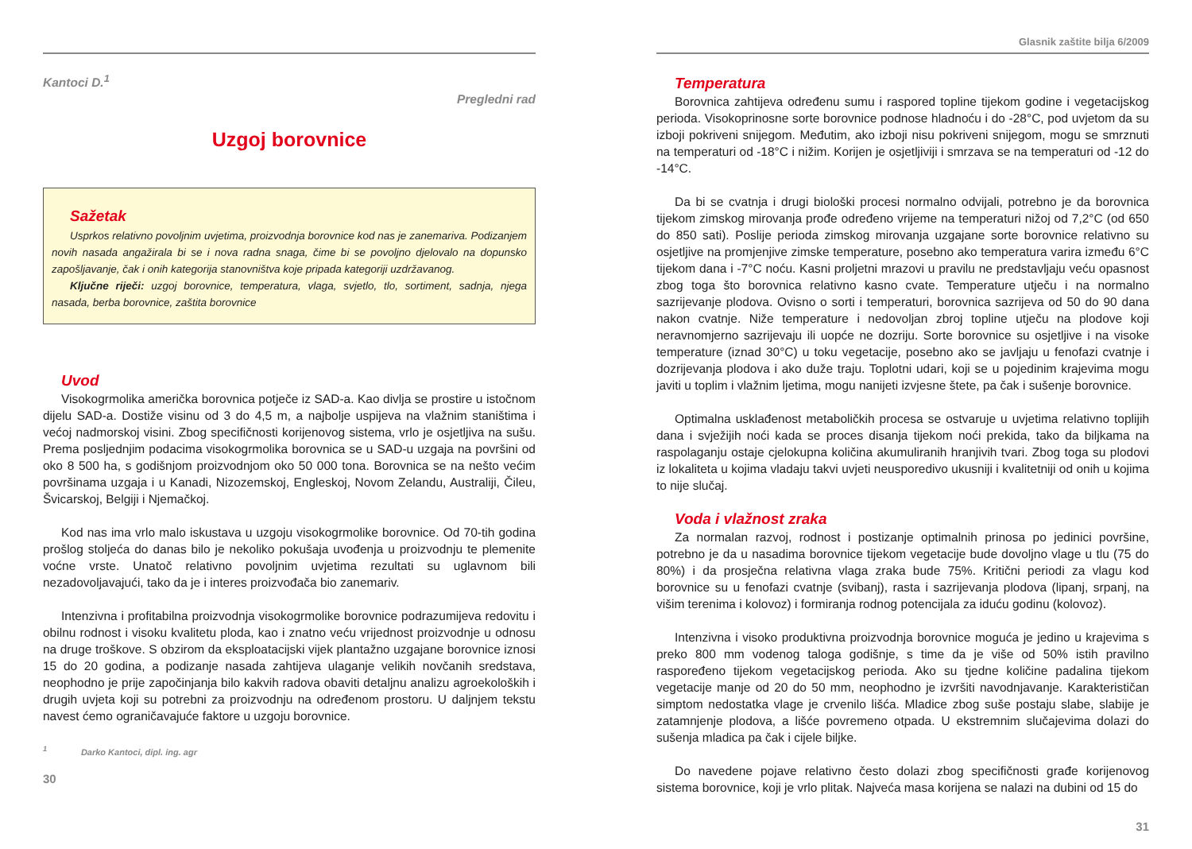Kantoci D.<sup>1</sup>
Pregledni rad
Uzgoj borovnice
Sažetak
Usprkos relativno povoljnim uvjetima, proizvodnja borovnice kod nas je zanemariva. Podizanjem novih nasada angažirala bi se i nova radna snaga, čime bi se povoljno djelovalo na dopunsko zapošljavanje, čak i onih kategorija stanovništva koje pripada kategoriji uzdržavanog.
Ključne riječi: uzgoj borovnice, temperatura, vlaga, svjetlo, tlo, sortiment, sadnja, njega nasada, berba borovnice, zaštita borovnice
Uvod
Visokogrmolika američka borovnica potječe iz SAD-a. Kao divlja se prostire u istočnom dijelu SAD-a. Dostiže visinu od 3 do 4,5 m, a najbolje uspijeva na vlažnim staništima i većoj nadmorskoj visini. Zbog specifičnosti korijenovog sistema, vrlo je osjetljiva na sušu. Prema posljednjim podacima visokogrmolika borovnica se u SAD-u uzgaja na površini od oko 8 500 ha, s godišnjom proizvodnjom oko 50 000 tona. Borovnica se na nešto većim površinama uzgaja i u Kanadi, Nizozemskoj, Engleskoj, Novom Zelandu, Australiji, Čileu, Švicarskoj, Belgiji i Njemačkoj.
Kod nas ima vrlo malo iskustava u uzgoju visokogrmolike borovnice. Od 70-tih godina prošlog stoljeća do danas bilo je nekoliko pokušaja uvođenja u proizvodnju te plemenite voćne vrste. Unatoč relativno povoljnim uvjetima rezultati su uglavnom bili nezadovoljavajući, tako da je i interes proizvođača bio zanemariv.
Intenzivna i profitabilna proizvodnja visokogrmolike borovnice podrazumijeva redovitu i obilnu rodnost i visoku kvalitetu ploda, kao i znatno veću vrijednost proizvodnje u odnosu na druge troškove. S obzirom da eksploatacijski vijek plantažno uzgajane borovnice iznosi 15 do 20 godina, a podizanje nasada zahtijeva ulaganje velikih novčanih sredstava, neophodno je prije započinjanja bilo kakvih radova obaviti detaljnu analizu agroekoloških i drugih uvjeta koji su potrebni za proizvodnju na određenom prostoru. U daljnjem tekstu navest ćemo ograničavajuće faktore u uzgoju borovnice.
<sup>1</sup> Darko Kantoci, dipl. ing. agr
30
Glasnik zaštite bilja 6/2009
Temperatura
Borovnica zahtijeva određenu sumu i raspored topline tijekom godine i vegetacijskog perioda. Visokoprinosne sorte borovnice podnose hladnoću i do -28°C, pod uvjetom da su izboji pokriveni snijegom. Međutim, ako izboji nisu pokriveni snijegom, mogu se smrznuti na temperaturi od -18°C i nižim. Korijen je osjetljiviji i smrzava se na temperaturi od -12 do -14°C.
Da bi se cvatnja i drugi biološki procesi normalno odvijali, potrebno je da borovnica tijekom zimskog mirovanja prođe određeno vrijeme na temperaturi nižoj od 7,2°C (od 650 do 850 sati). Poslije perioda zimskog mirovanja uzgajane sorte borovnice relativno su osjetljive na promjenjive zimske temperature, posebno ako temperatura varira između 6°C tijekom dana i -7°C noću. Kasni proljetni mrazovi u pravilu ne predstavljaju veću opasnost zbog toga što borovnica relativno kasno cvate. Temperature utječu i na normalno sazrijevanje plodova. Ovisno o sorti i temperaturi, borovnica sazrijeva od 50 do 90 dana nakon cvatnje. Niže temperature i nedovoljan zbroj topline utječu na plodove koji neravnomjerno sazrijevaju ili uopće ne dozriju. Sorte borovnice su osjetljive i na visoke temperature (iznad 30°C) u toku vegetacije, posebno ako se javljaju u fenofazi cvatnje i dozrijevanja plodova i ako duže traju. Toplotni udari, koji se u pojedinim krajevima mogu javiti u toplim i vlažnim ljetima, mogu nanijeti izvjesne štete, pa čak i sušenje borovnice.
Optimalna usklađenost metaboličkih procesa se ostvaruje u uvjetima relativno toplijih dana i svježijih noći kada se proces disanja tijekom noći prekida, tako da biljkama na raspolaganju ostaje cjelokupna količina akumuliranih hranjivih tvari. Zbog toga su plodovi iz lokaliteta u kojima vladaju takvi uvjeti neusporedivo ukusniji i kvalitetniji od onih u kojima to nije slučaj.
Voda i vlažnost zraka
Za normalan razvoj, rodnost i postizanje optimalnih prinosa po jedinici površine, potrebno je da u nasadima borovnice tijekom vegetacije bude dovoljno vlage u tlu (75 do 80%) i da prosječna relativna vlaga zraka bude 75%. Kritični periodi za vlagu kod borovnice su u fenofazi cvatnje (svibanj), rasta i sazrijevanja plodova (lipanj, srpanj, na višim terenima i kolovoz) i formiranja rodnog potencijala za iduću godinu (kolovoz).
Intenzivna i visoko produktivna proizvodnja borovnice moguća je jedino u krajevima s preko 800 mm vodenog taloga godišnje, s time da je više od 50% istih pravilno raspoređeno tijekom vegetacijskog perioda. Ako su tjedne količine padalina tijekom vegetacije manje od 20 do 50 mm, neophodno je izvršiti navodnjavanje. Karakterističan simptom nedostatka vlage je crvenilo lišća. Mladice zbog suše postaju slabe, slabije je zatamnjenje plodova, a lišće povremeno otpada. U ekstremnim slučajevima dolazi do sušenja mladica pa čak i cijele biljke.
Do navedene pojave relativno često dolazi zbog specifičnosti građe korijenovog sistema borovnice, koji je vrlo plitak. Najveća masa korijena se nalazi na dubini od 15 do
31